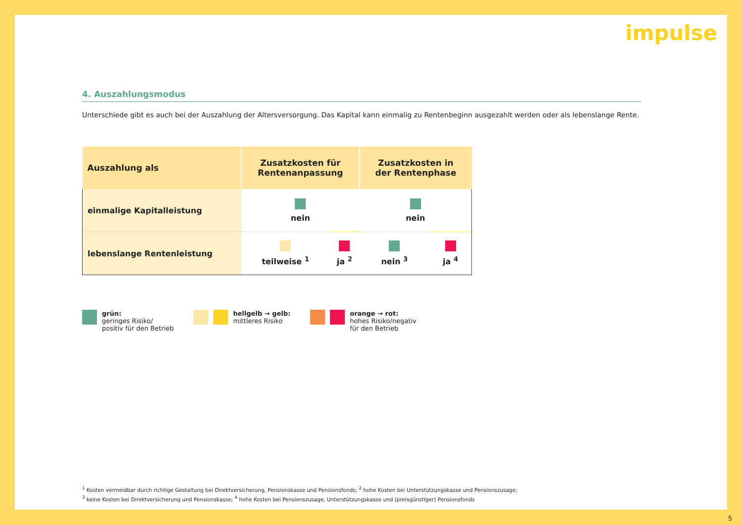impulse
4. Auszahlungsmodus
Unterschiede gibt es auch bei der Auszahlung der Altersversorgung. Das Kapital kann einmalig zu Rentenbeginn ausgezahlt werden oder als lebenslange Rente.
| Auszahlung als | Zusatzkosten für Rentenanpassung | | Zusatzkosten in der Rentenphase | |
| --- | --- | --- | --- | --- |
| einmalige Kapitalleistung | nein | | nein | |
| lebenslange Rentenleistung | teilweise <sup>1</sup> | ja <sup>2</sup> | nein <sup>3</sup> | ja <sup>4</sup> |
grün:
geringes Risiko/
positiv für den Betrieb
hellgelb → gelb:
mittleres Risiko
orange → rot:
hohes Risiko/negativ
für den Betrieb
<sup>1</sup> Kosten vermeidbar durch richtige Gestaltung bei Direktversicherung, Pensionskasse und Pensionsfonds; <sup>2</sup> hohe Kosten bei Unterstützungskasse und Pensionszusage;
<sup>3</sup> keine Kosten bei Direktversicherung und Pensionskasse; <sup>4</sup> hohe Kosten bei Pensionszusage, Unterstützungskasse und (preisgünstiger) Pensionsfonds
5